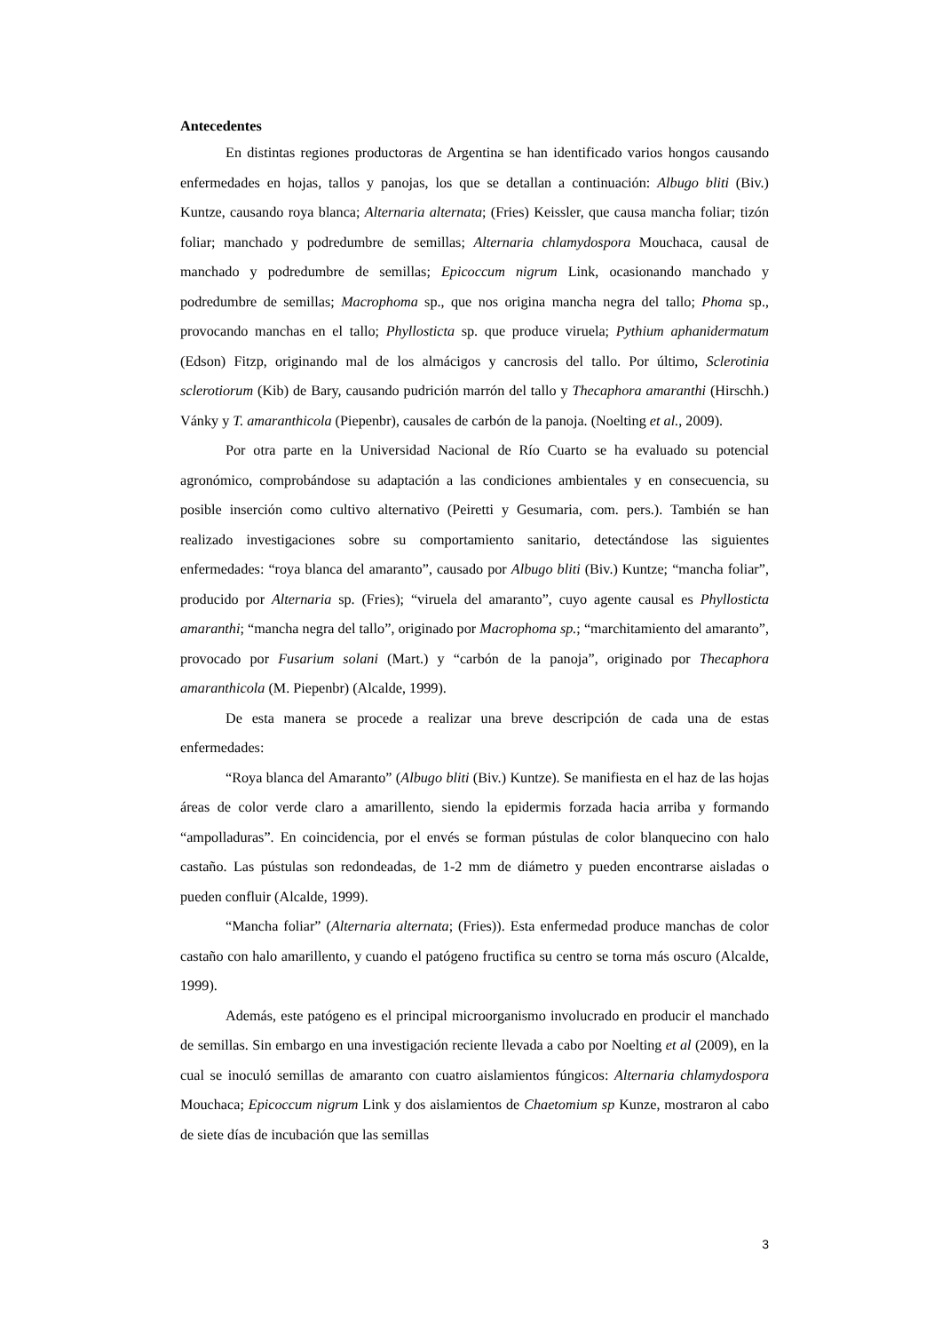Antecedentes
En distintas regiones productoras de Argentina se han identificado varios hongos causando enfermedades en hojas, tallos y panojas, los que se detallan a continuación: Albugo bliti (Biv.) Kuntze, causando roya blanca; Alternaria alternata; (Fries) Keissler, que causa mancha foliar; tizón foliar; manchado y podredumbre de semillas; Alternaria chlamydospora Mouchaca, causal de manchado y podredumbre de semillas; Epicoccum nigrum Link, ocasionando manchado y podredumbre de semillas; Macrophoma sp., que nos origina mancha negra del tallo; Phoma sp., provocando manchas en el tallo; Phyllosticta sp. que produce viruela; Pythium aphanidermatum (Edson) Fitzp, originando mal de los almácigos y cancrosis del tallo. Por último, Sclerotinia sclerotiorum (Kib) de Bary, causando pudrición marrón del tallo y Thecaphora amaranthi (Hirschh.) Vánky y T. amaranthicola (Piepenbr), causales de carbón de la panoja. (Noelting et al., 2009).
Por otra parte en la Universidad Nacional de Río Cuarto se ha evaluado su potencial agronómico, comprobándose su adaptación a las condiciones ambientales y en consecuencia, su posible inserción como cultivo alternativo (Peiretti y Gesumaria, com. pers.). También se han realizado investigaciones sobre su comportamiento sanitario, detectándose las siguientes enfermedades: “roya blanca del amaranto”, causado por Albugo bliti (Biv.) Kuntze; “mancha foliar”, producido por Alternaria sp. (Fries); “viruela del amaranto”, cuyo agente causal es Phyllosticta amaranthi; “mancha negra del tallo”, originado por Macrophoma sp.; “marchitamiento del amaranto”, provocado por Fusarium solani (Mart.) y “carbón de la panoja”, originado por Thecaphora amaranthicola (M. Piepenbr) (Alcalde, 1999).
De esta manera se procede a realizar una breve descripción de cada una de estas enfermedades:
“Roya blanca del Amaranto” (Albugo bliti (Biv.) Kuntze). Se manifiesta en el haz de las hojas áreas de color verde claro a amarillento, siendo la epidermis forzada hacia arriba y formando “ampolladuras”. En coincidencia, por el envés se forman pústulas de color blanquecino con halo castaño. Las pústulas son redondeadas, de 1-2 mm de diámetro y pueden encontrarse aisladas o pueden confluir (Alcalde, 1999).
“Mancha foliar” (Alternaria alternata; (Fries)). Esta enfermedad produce manchas de color castaño con halo amarillento, y cuando el patógeno fructifica su centro se torna más oscuro (Alcalde, 1999).
Además, este patógeno es el principal microorganismo involucrado en producir el manchado de semillas. Sin embargo en una investigación reciente llevada a cabo por Noelting et al (2009), en la cual se inoculó semillas de amaranto con cuatro aislamientos fúngicos: Alternaria chlamydospora Mouchaca; Epicoccum nigrum Link y dos aislamientos de Chaetomium sp Kunze, mostraron al cabo de siete días de incubación que las semillas
3